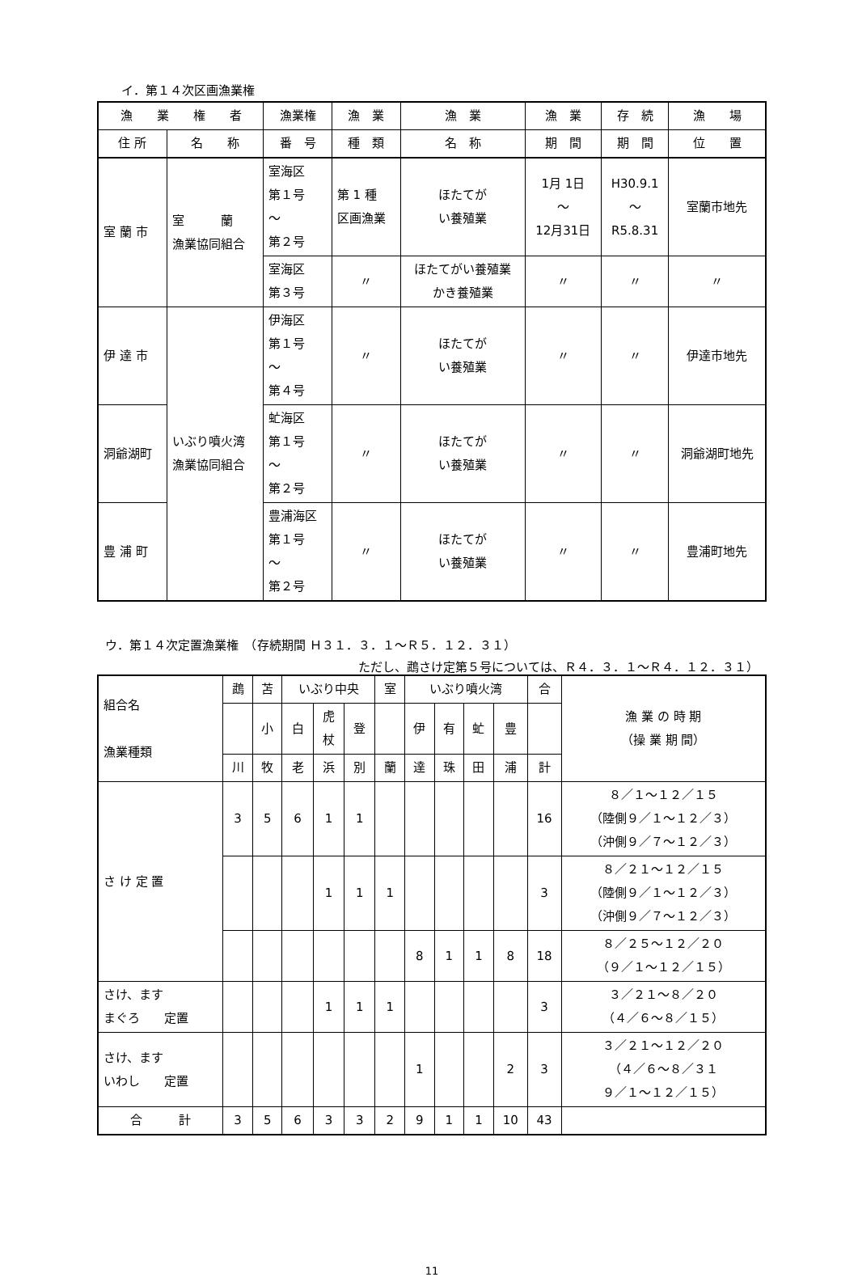イ．第１４次区画漁業権
| 漁 業 権 者 | | 漁業権 | 漁 業 | 漁 業 | 漁 業 | 存 続 | 漁 場 |
| --- | --- | --- | --- | --- | --- | --- | --- |
| 住 所 | 名 称 | 番 号 | 種 類 | 名 称 | 期 間 | 期 間 | 位 置 |
| 室 蘭 市 | 室 蘭 漁業協同組合 | 室海区 第１号 〜 第２号 | 第 1 種 区画漁業 | ほたてが い養殖業 | 1月 1日 〜 12月31日 | H30.9.1 〜 R5.8.31 | 室蘭市地先 |
| | | 室海区 第３号 | 〃 | ほたてがい養殖業 かき養殖業 | 〃 | 〃 | 〃 |
| 伊 達 市 | いぶり噴火湾 漁業協同組合 | 伊海区 第１号 〜 第４号 | 〃 | ほたてが い養殖業 | 〃 | 〃 | 伊達市地先 |
| 洞爺湖町 | | 虻海区 第１号 〜 第２号 | 〃 | ほたてが い養殖業 | 〃 | 〃 | 洞爺湖町地先 |
| 豊 浦 町 | | 豊浦海区 第１号 〜 第２号 | 〃 | ほたてが い養殖業 | 〃 | 〃 | 豊浦町地先 |
ウ．第１４次定置漁業権　（存続期間 Ｈ３１．３．１〜Ｒ５．１２．３１）
ただし、鵡さけ定第５号については、Ｒ４．３．１〜Ｒ４．１２．３１）
| 組合名 漁業種類 | 鵡 | 苫 | いぶり中央 | | | 室 | いぶり噴火湾 | | | | 合 | 漁 業 の 時 期 （操 業 期 間） |
| --- | --- | --- | --- | --- | --- | --- | --- | --- | --- | --- | --- | --- |
| | | 小 | 白 | 虎 杖 | 登 | | 伊 | 有 | 虻 | 豊 | | |
| | 川 | 牧 | 老 | 浜 | 別 | 蘭 | 達 | 珠 | 田 | 浦 | 計 | |
| さ け 定 置 | 3 | 5 | 6 | 1 | 1 | | | | | | 16 | ８／１〜１２／１５ （陸側９／１〜１２／３） （沖側９／７〜１２／３） |
| | | | | 1 | 1 | 1 | | | | | 3 | ８／２１〜１２／１５ （陸側９／１〜１２／３） （沖側９／７〜１２／３） |
| | | | | | | | 8 | 1 | 1 | 8 | 18 | ８／２５〜１２／２０ （９／１〜１２／１５） |
| さけ、ます まぐろ 定置 | | | | 1 | 1 | 1 | | | | | 3 | ３／２１〜８／２０ （４／６〜８／１５） |
| さけ、ます いわし 定置 | | | | | | | 1 | | | 2 | 3 | ３／２１〜１２／２０ （４／６〜８／３１ ９／１〜１２／１５） |
| 合 計 | 3 | 5 | 6 | 3 | 3 | 2 | 9 | 1 | 1 | 10 | 43 | |
11